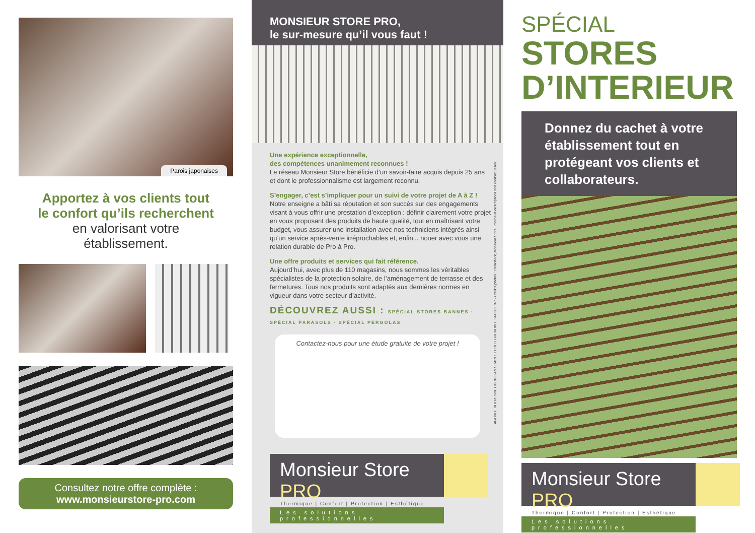Parois japonaises
Apportez à vos clients tout
le confort qu’ils recherchent
en valorisant votre
établissement.
Consultez notre offre complète :
www.monsieurstore-pro.com
MONSIEUR STORE PRO,
le sur-mesure qu’il vous faut !
Une expérience exceptionnelle,
des compétences unanimement reconnues !
Le réseau Monsieur Store bénéficie d’un savoir-faire acquis depuis 25 ans et dont le professionnalisme est largement reconnu.
S’engager, c’est s’impliquer pour un suivi de votre projet de A à Z !
Notre enseigne a bâti sa réputation et son succès sur des engagements visant à vous offrir une prestation d’exception : définir clairement votre projet en vous proposant des produits de haute qualité, tout en maîtrisant votre budget, vous assurer une installation avec nos techniciens intégrés ainsi qu’un service après-vente irréprochables et, enfin... nouer avec vous une relation durable de Pro à Pro.
Une offre produits et services qui fait référence.
Aujourd’hui, avec plus de 110 magasins, nous sommes les véritables spécialistes de la protection solaire, de l’aménagement de terrasse et des fermetures. Tous nos produits sont adaptés aux dernières normes en vigueur dans votre secteur d’activité.
DÉCOUVREZ AUSSI : SPÉCIAL STORES BANNES · SPÉCIAL PARASOLS · SPÉCIAL PERGOLAS
Contactez-nous pour une étude gratuite de votre projet !
AGENCE DUFRESNE CORRIGAN SCARLETT RCS GRENOBLE 344 382 767 - Crédits photos : Thinkstock, Monsieur Store. Photos et descriptions non contractuelles.
Monsieur Store PRO
Les solutions professionnelles
Thermique | Confort | Protection | Esthétique
SPÉCIAL
STORES
D’INTERIEUR
Donnez du cachet à votre établissement tout en protégeant vos clients et collaborateurs.
Monsieur Store PRO
Les solutions professionnelles
Thermique | Confort | Protection | Esthétique